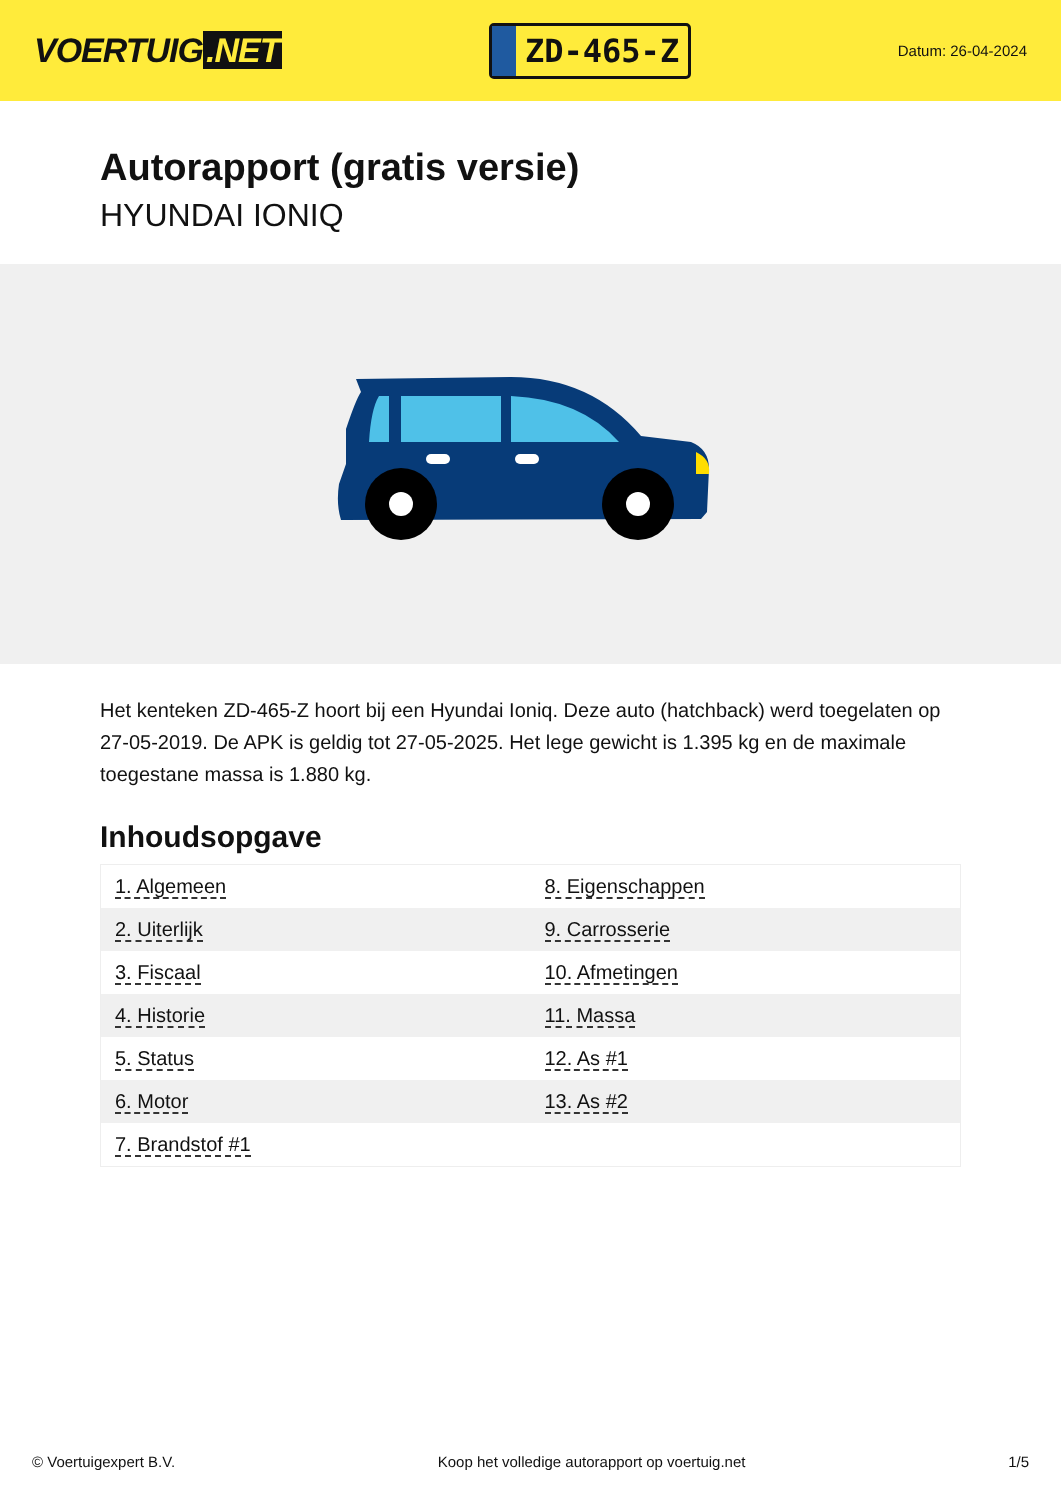VOERTUIG.NET
ZD-465-Z
Datum: 26-04-2024
Autorapport (gratis versie)
HYUNDAI IONIQ
Het kenteken ZD-465-Z hoort bij een Hyundai Ioniq. Deze auto (hatchback) werd toegelaten op 27-05-2019. De APK is geldig tot 27-05-2025. Het lege gewicht is 1.395 kg en de maximale toegestane massa is 1.880 kg.
Inhoudsopgave
| 1. Algemeen | 8. Eigenschappen |
| 2. Uiterlijk | 9. Carrosserie |
| 3. Fiscaal | 10. Afmetingen |
| 4. Historie | 11. Massa |
| 5. Status | 12. As #1 |
| 6. Motor | 13. As #2 |
| 7. Brandstof #1 | |
© Voertuigexpert B.V. Koop het volledige autorapport op voertuig.net 1/5